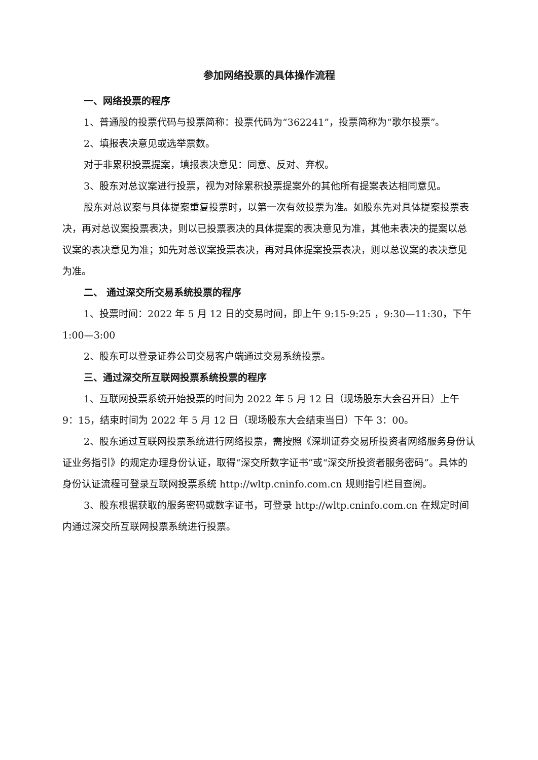参加网络投票的具体操作流程
一、网络投票的程序
1、普通股的投票代码与投票简称：投票代码为“362241”，投票简称为“歌尔投票”。
2、填报表决意见或选举票数。
对于非累积投票提案，填报表决意见：同意、反对、弃权。
3、股东对总议案进行投票，视为对除累积投票提案外的其他所有提案表达相同意见。
股东对总议案与具体提案重复投票时，以第一次有效投票为准。如股东先对具体提案投票表决，再对总议案投票表决，则以已投票表决的具体提案的表决意见为准，其他未表决的提案以总议案的表决意见为准；如先对总议案投票表决，再对具体提案投票表决，则以总议案的表决意见为准。
二、 通过深交所交易系统投票的程序
1、投票时间：2022 年 5 月 12 日的交易时间，即上午 9:15-9:25 ，9:30—11:30，下午 1:00—3:00
2、股东可以登录证券公司交易客户端通过交易系统投票。
三、通过深交所互联网投票系统投票的程序
1、互联网投票系统开始投票的时间为 2022 年 5 月 12 日（现场股东大会召开日）上午 9：15，结束时间为 2022 年 5 月 12 日（现场股东大会结束当日）下午 3：00。
2、股东通过互联网投票系统进行网络投票，需按照《深圳证券交易所投资者网络服务身份认证业务指引》的规定办理身份认证，取得“深交所数字证书”或“深交所投资者服务密码”。具体的身份认证流程可登录互联网投票系统 http://wltp.cninfo.com.cn 规则指引栏目查阅。
3、股东根据获取的服务密码或数字证书，可登录 http://wltp.cninfo.com.cn 在规定时间内通过深交所互联网投票系统进行投票。